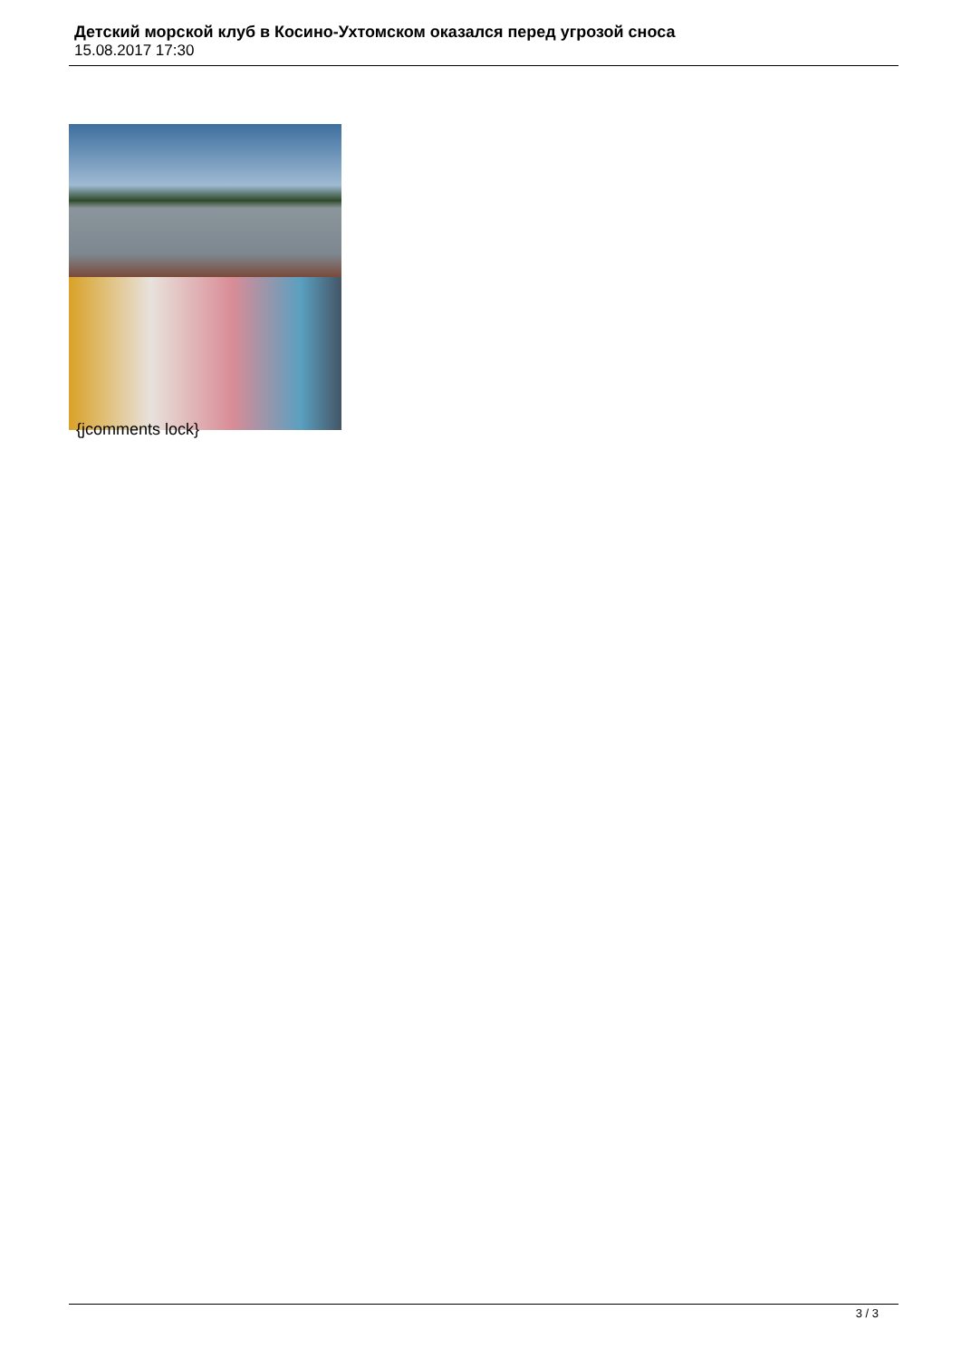Детский морской клуб в Косино-Ухтомском оказался перед угрозой сноса
15.08.2017 17:30
{jcomments lock}
3 / 3